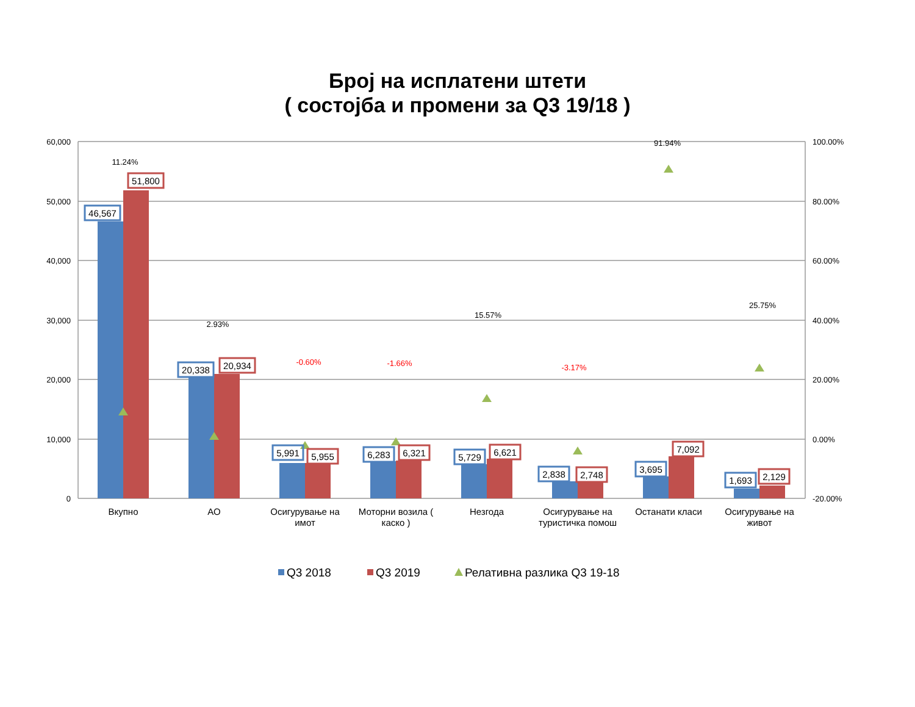Број на исплатени штети
( состојба и промени за Q3 19/18 )
60,000
50,000
40,000
30,000
20,000
10,000
0
100.00%
80.00%
60.00%
40.00%
20.00%
0.00%
-20.00%
46,567
51,800
20,338
20,934
5,991
5,955
6,283
6,321
5,729
6,621
2,838
2,748
3,695
7,092
1,693
2,129
11.24%
2.93%
-0.60%
-1.66%
15.57%
-3.17%
91.94%
25.75%
Вкупно
АО
Осигурување на
имот
Моторни возила (
каско )
Незгода
Осигурување на
туристичка помош
Останати класи
Осигурување на
живот
Q3 2018
Q3 2019
Релативна разлика Q3 19-18